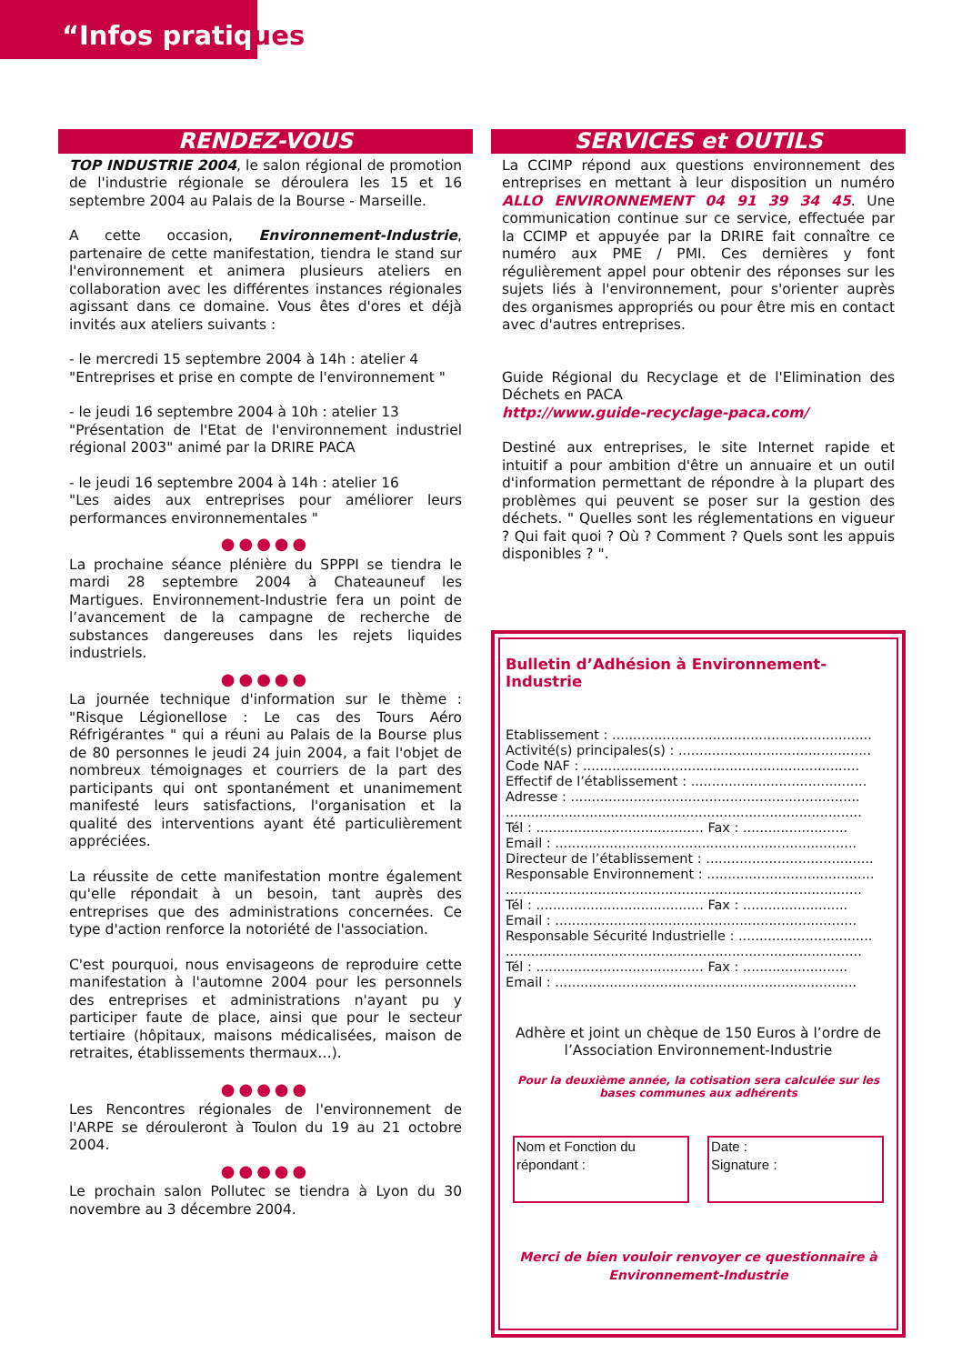“Infos pratiques
RENDEZ-VOUS
TOP INDUSTRIE 2004, le salon régional de promotion de l'industrie régionale se déroulera les 15 et 16 septembre 2004 au Palais de la Bourse - Marseille.
A cette occasion, Environnement-Industrie, partenaire de cette manifestation, tiendra le stand sur l'environnement et animera plusieurs ateliers en collaboration avec les différentes instances régionales agissant dans ce domaine. Vous êtes d'ores et déjà invités aux ateliers suivants :
- le mercredi 15 septembre 2004 à 14h : atelier 4
"Entreprises et prise en compte de l'environnement "
- le jeudi 16 septembre 2004 à 10h : atelier 13
"Présentation de l'Etat de l'environnement industriel régional 2003" animé par la DRIRE PACA
- le jeudi 16 septembre 2004 à 14h : atelier 16
"Les aides aux entreprises pour améliorer leurs performances environnementales "
●●●●●
La prochaine séance plénière du SPPPI se tiendra le mardi 28 septembre 2004 à Chateauneuf les Martigues. Environnement-Industrie fera un point de l’avancement de la campagne de recherche de substances dangereuses dans les rejets liquides industriels.
●●●●●
La journée technique d'information sur le thème : "Risque Légionellose : Le cas des Tours Aéro Réfrigérantes " qui a réuni au Palais de la Bourse plus de 80 personnes le jeudi 24 juin 2004, a fait l'objet de nombreux témoignages et courriers de la part des participants qui ont spontanément et unanimement manifesté leurs satisfactions, l'organisation et la qualité des interventions ayant été particulièrement appréciées.
La réussite de cette manifestation montre également qu'elle répondait à un besoin, tant auprès des entreprises que des administrations concernées. Ce type d'action renforce la notoriété de l'association.
C'est pourquoi, nous envisageons de reproduire cette manifestation à l'automne 2004 pour les personnels des entreprises et administrations n'ayant pu y participer faute de place, ainsi que pour le secteur tertiaire (hôpitaux, maisons médicalisées, maison de retraites, établissements thermaux…).
●●●●●
Les Rencontres régionales de l'environnement de l'ARPE se dérouleront à Toulon du 19 au 21 octobre 2004.
●●●●●
Le prochain salon Pollutec se tiendra à Lyon du 30 novembre au 3 décembre 2004.
SERVICES et OUTILS
La CCIMP répond aux questions environnement des entreprises en mettant à leur disposition un numéro ALLO ENVIRONNEMENT 04 91 39 34 45. Une communication continue sur ce service, effectuée par la CCIMP et appuyée par la DRIRE fait connaître ce numéro aux PME / PMI. Ces dernières y font régulièrement appel pour obtenir des réponses sur les sujets liés à l'environnement, pour s'orienter auprès des organismes appropriés ou pour être mis en contact avec d'autres entreprises.
Guide Régional du Recyclage et de l'Elimination des Déchets en PACA
http://www.guide-recyclage-paca.com/
Destiné aux entreprises, le site Internet rapide et intuitif a pour ambition d'être un annuaire et un outil d'information permettant de répondre à la plupart des problèmes qui peuvent se poser sur la gestion des déchets. " Quelles sont les réglementations en vigueur ? Qui fait quoi ? Où ? Comment ? Quels sont les appuis disponibles ? ".
Bulletin d’Adhésion à Environnement-Industrie
Etablissement : ..............................................................
Activité(s) principales(s) : ..............................................
Code NAF : ..................................................................
Effectif de l’établissement : ..........................................
Adresse : .....................................................................
.....................................................................................
Tél : ........................................ Fax : .........................
Email : ........................................................................
Directeur de l’établissement : ........................................
Responsable Environnement : ........................................
.....................................................................................
Tél : ........................................ Fax : .........................
Email : ........................................................................
Responsable Sécurité Industrielle : ................................
.....................................................................................
Tél : ........................................ Fax : .........................
Email : ........................................................................
Adhère et joint un chèque de 150 Euros à l’ordre de l’Association Environnement-Industrie
Pour la deuxième année, la cotisation sera calculée sur les bases communes aux adhérents
Nom et Fonction du
répondant :
Date :
Signature :
Merci de bien vouloir renvoyer ce questionnaire à Environnement-Industrie